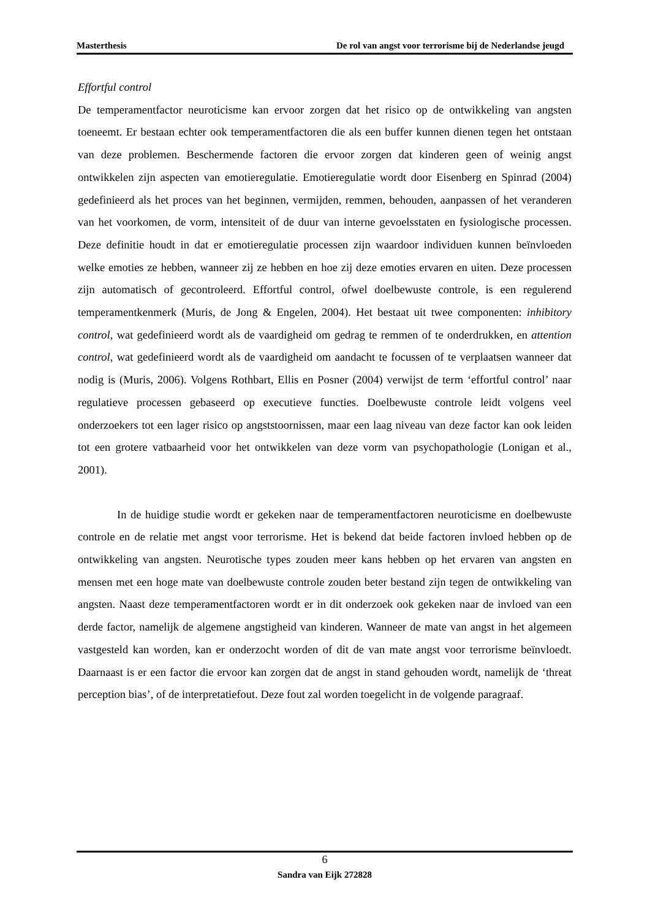Masterthesis De rol van angst voor terrorisme bij de Nederlandse jeugd
Effortful control
De temperamentfactor neuroticisme kan ervoor zorgen dat het risico op de ontwikkeling van angsten toeneemt. Er bestaan echter ook temperamentfactoren die als een buffer kunnen dienen tegen het ontstaan van deze problemen. Beschermende factoren die ervoor zorgen dat kinderen geen of weinig angst ontwikkelen zijn aspecten van emotieregulatie. Emotieregulatie wordt door Eisenberg en Spinrad (2004) gedefinieerd als het proces van het beginnen, vermijden, remmen, behouden, aanpassen of het veranderen van het voorkomen, de vorm, intensiteit of de duur van interne gevoelsstaten en fysiologische processen. Deze definitie houdt in dat er emotieregulatie processen zijn waardoor individuen kunnen beïnvloeden welke emoties ze hebben, wanneer zij ze hebben en hoe zij deze emoties ervaren en uiten. Deze processen zijn automatisch of gecontroleerd. Effortful control, ofwel doelbewuste controle, is een regulerend temperamentkenmerk (Muris, de Jong & Engelen, 2004). Het bestaat uit twee componenten: inhibitory control, wat gedefinieerd wordt als de vaardigheid om gedrag te remmen of te onderdrukken, en attention control, wat gedefinieerd wordt als de vaardigheid om aandacht te focussen of te verplaatsen wanneer dat nodig is (Muris, 2006). Volgens Rothbart, Ellis en Posner (2004) verwijst de term ‘effortful control’ naar regulatieve processen gebaseerd op executieve functies. Doelbewuste controle leidt volgens veel onderzoekers tot een lager risico op angststoornissen, maar een laag niveau van deze factor kan ook leiden tot een grotere vatbaarheid voor het ontwikkelen van deze vorm van psychopathologie (Lonigan et al., 2001).
In de huidige studie wordt er gekeken naar de temperamentfactoren neuroticisme en doelbewuste controle en de relatie met angst voor terrorisme. Het is bekend dat beide factoren invloed hebben op de ontwikkeling van angsten. Neurotische types zouden meer kans hebben op het ervaren van angsten en mensen met een hoge mate van doelbewuste controle zouden beter bestand zijn tegen de ontwikkeling van angsten. Naast deze temperamentfactoren wordt er in dit onderzoek ook gekeken naar de invloed van een derde factor, namelijk de algemene angstigheid van kinderen. Wanneer de mate van angst in het algemeen vastgesteld kan worden, kan er onderzocht worden of dit de van mate angst voor terrorisme beïnvloedt. Daarnaast is er een factor die ervoor kan zorgen dat de angst in stand gehouden wordt, namelijk de ‘threat perception bias’, of de interpretatiefout. Deze fout zal worden toegelicht in de volgende paragraaf.
6
Sandra van Eijk 272828